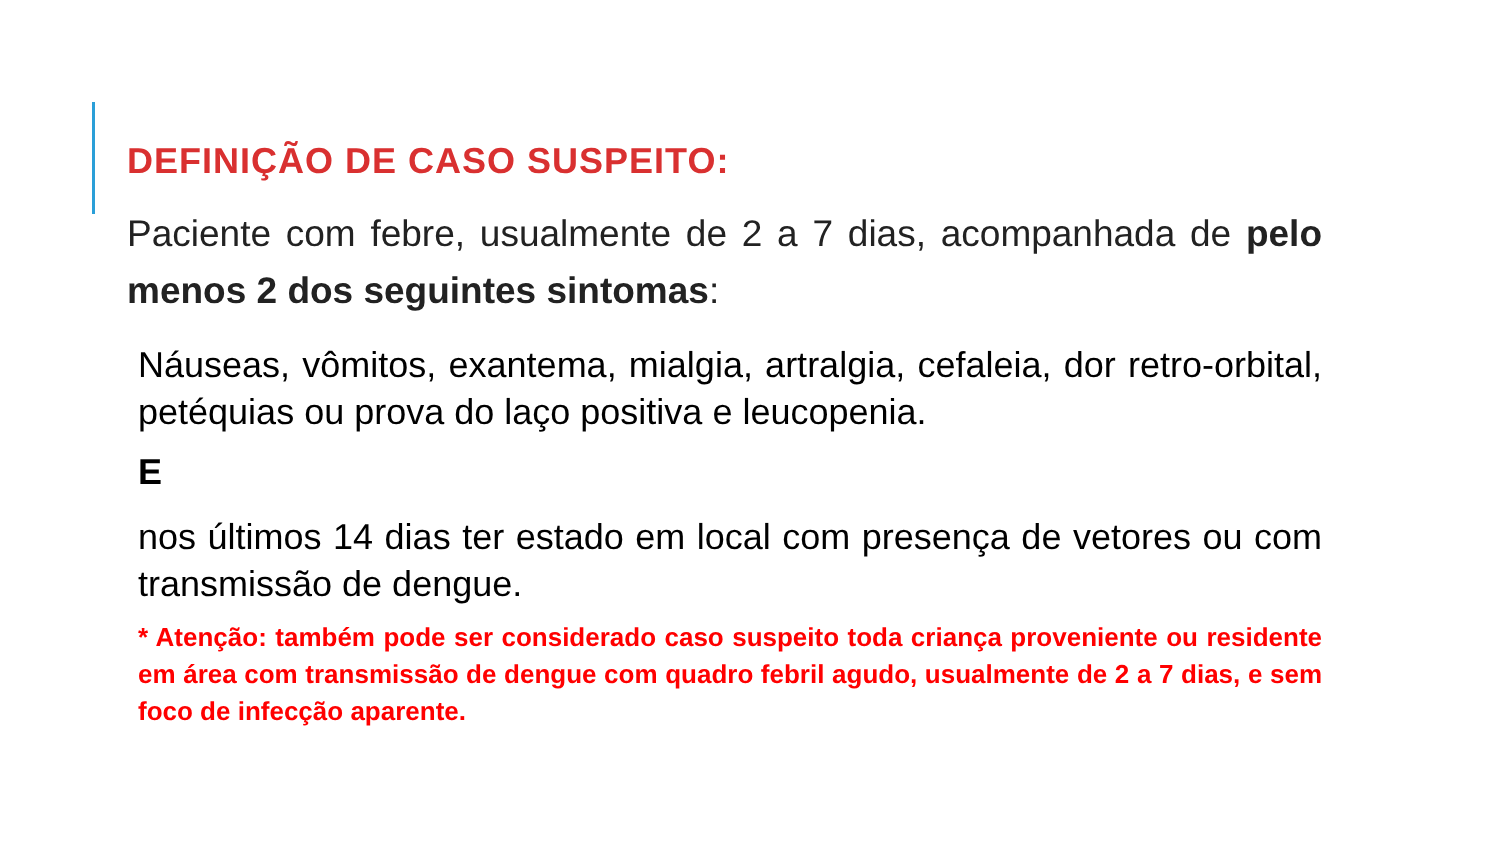DEFINIÇÃO DE CASO SUSPEITO:
Paciente com febre, usualmente de 2 a 7 dias, acompanhada de pelo menos 2 dos seguintes sintomas:
Náuseas, vômitos, exantema, mialgia, artralgia, cefaleia, dor retro-orbital, petéquias ou prova do laço positiva e leucopenia.
E
nos últimos 14 dias ter estado em local com presença de vetores ou com transmissão de dengue.
* Atenção: também pode ser considerado caso suspeito toda criança proveniente ou residente em área com transmissão de dengue com quadro febril agudo, usualmente de 2 a 7 dias, e sem foco de infecção aparente.